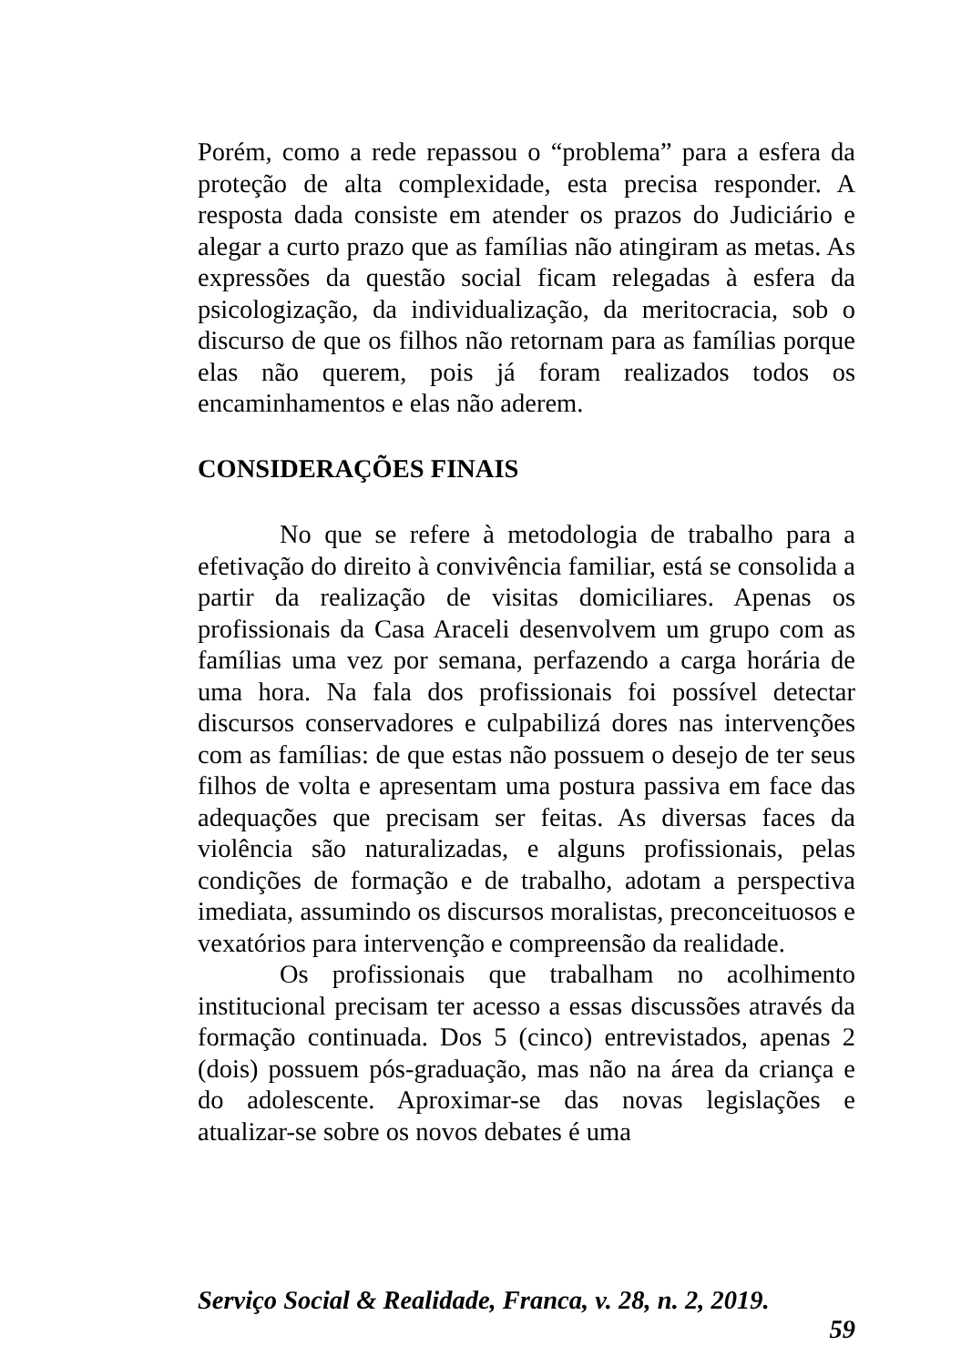Porém, como a rede repassou o “problema” para a esfera da proteção de alta complexidade, esta precisa responder. A resposta dada consiste em atender os prazos do Judiciário e alegar a curto prazo que as famílias não atingiram as metas. As expressões da questão social ficam relegadas à esfera da psicologização, da individualização, da meritocracia, sob o discurso de que os filhos não retornam para as famílias porque elas não querem, pois já foram realizados todos os encaminhamentos e elas não aderem.
CONSIDERAÇÕES FINAIS
No que se refere à metodologia de trabalho para a efetivação do direito à convivência familiar, está se consolida a partir da realização de visitas domiciliares. Apenas os profissionais da Casa Araceli desenvolvem um grupo com as famílias uma vez por semana, perfazendo a carga horária de uma hora. Na fala dos profissionais foi possível detectar discursos conservadores e culpabilizá dores nas intervenções com as famílias: de que estas não possuem o desejo de ter seus filhos de volta e apresentam uma postura passiva em face das adequações que precisam ser feitas. As diversas faces da violência são naturalizadas, e alguns profissionais, pelas condições de formação e de trabalho, adotam a perspectiva imediata, assumindo os discursos moralistas, preconceituosos e vexatórios para intervenção e compreensão da realidade.
Os profissionais que trabalham no acolhimento institucional precisam ter acesso a essas discussões através da formação continuada. Dos 5 (cinco) entrevistados, apenas 2 (dois) possuem pós-graduação, mas não na área da criança e do adolescente. Aproximar-se das novas legislações e atualizar-se sobre os novos debates é uma
Serviço Social & Realidade, Franca, v. 28, n. 2, 2019.
59